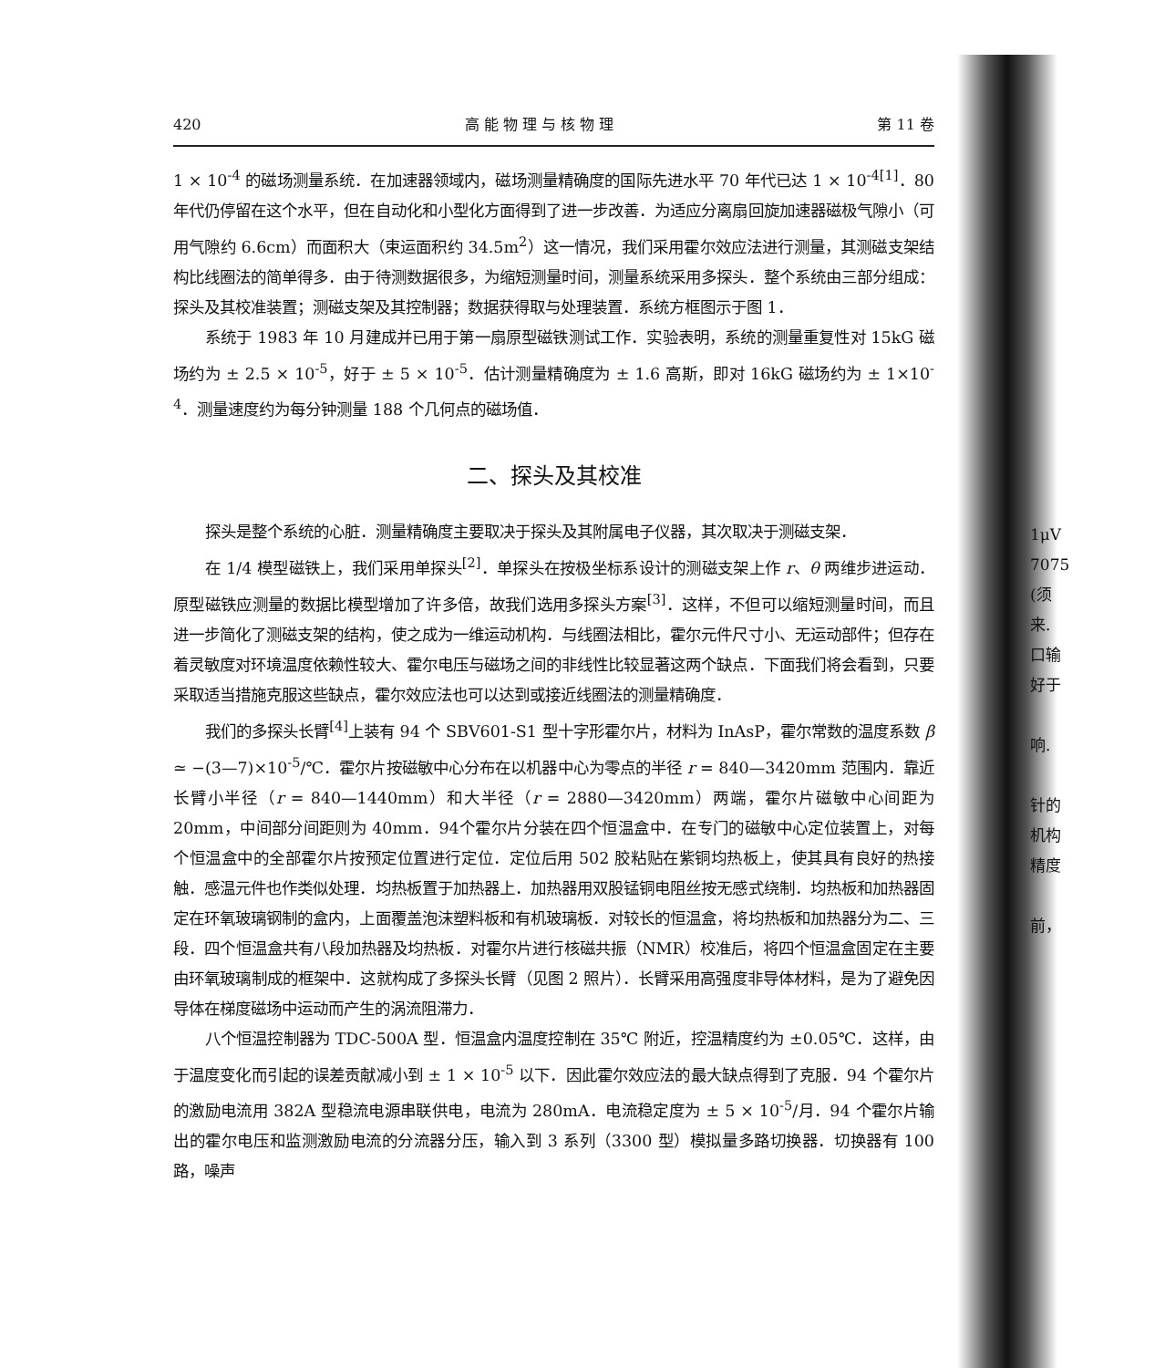420 高 能 物 理 与 核 物 理 第 11 卷
1 × 10<sup>-4</sup> 的磁场测量系统．在加速器领域内，磁场测量精确度的国际先进水平 70 年代已达 1 × 10<sup>-4[1]</sup>．80 年代仍停留在这个水平，但在自动化和小型化方面得到了进一步改善．为适应分离扇回旋加速器磁极气隙小（可用气隙约 6.6cm）而面积大（束运面积约 34.5m<sup>2</sup>）这一情况，我们采用霍尔效应法进行测量，其测磁支架结构比线圈法的简单得多．由于待测数据很多，为缩短测量时间，测量系统采用多探头．整个系统由三部分组成：探头及其校准装置；测磁支架及其控制器；数据获得取与处理装置．系统方框图示于图 1．
系统于 1983 年 10 月建成并已用于第一扇原型磁铁测试工作．实验表明，系统的测量重复性对 15kG 磁场约为 ± 2.5 × 10<sup>-5</sup>，好于 ± 5 × 10<sup>-5</sup>．估计测量精确度为 ± 1.6 高斯，即对 16kG 磁场约为 ± 1×10<sup>-4</sup>．测量速度约为每分钟测量 188 个几何点的磁场值．
二、探头及其校准
探头是整个系统的心脏．测量精确度主要取决于探头及其附属电子仪器，其次取决于测磁支架．
在 1/4 模型磁铁上，我们采用单探头<sup>[2]</sup>．单探头在按极坐标系设计的测磁支架上作 r、θ 两维步进运动．原型磁铁应测量的数据比模型增加了许多倍，故我们选用多探头方案<sup>[3]</sup>．这样，不但可以缩短测量时间，而且进一步简化了测磁支架的结构，使之成为一维运动机构．与线圈法相比，霍尔元件尺寸小、无运动部件；但存在着灵敏度对环境温度依赖性较大、霍尔电压与磁场之间的非线性比较显著这两个缺点．下面我们将会看到，只要采取适当措施克服这些缺点，霍尔效应法也可以达到或接近线圈法的测量精确度．
我们的多探头长臂<sup>[4]</sup>上装有 94 个 SBV601-S1 型十字形霍尔片，材料为 InAsP，霍尔常数的温度系数 β ≃ −(3—7)×10<sup>-5</sup>/℃．霍尔片按磁敏中心分布在以机器中心为零点的半径 r = 840—3420mm 范围内．靠近长臂小半径（r = 840—1440mm）和大半径（r = 2880—3420mm）两端，霍尔片磁敏中心间距为 20mm，中间部分间距则为 40mm．94个霍尔片分装在四个恒温盒中．在专门的磁敏中心定位装置上，对每个恒温盒中的全部霍尔片按预定位置进行定位．定位后用 502 胶粘贴在紫铜均热板上，使其具有良好的热接触．感温元件也作类似处理．均热板置于加热器上．加热器用双股锰铜电阻丝按无感式绕制．均热板和加热器固定在环氧玻璃钢制的盒内，上面覆盖泡沫塑料板和有机玻璃板．对较长的恒温盒，将均热板和加热器分为二、三段．四个恒温盒共有八段加热器及均热板．对霍尔片进行核磁共振（NMR）校准后，将四个恒温盒固定在主要由环氧玻璃制成的框架中．这就构成了多探头长臂（见图 2 照片）．长臂采用高强度非导体材料，是为了避免因导体在梯度磁场中运动而产生的涡流阻滞力．
八个恒温控制器为 TDC-500A 型．恒温盒内温度控制在 35℃ 附近，控温精度约为 ±0.05℃．这样，由于温度变化而引起的误差贡献减小到 ± 1 × 10<sup>-5</sup> 以下．因此霍尔效应法的最大缺点得到了克服．94 个霍尔片的激励电流用 382A 型稳流电源串联供电，电流为 280mA．电流稳定度为 ± 5 × 10<sup>-5</sup>/月．94 个霍尔片输出的霍尔电压和监测激励电流的分流器分压，输入到 3 系列（3300 型）模拟量多路切换器．切换器有 100 路，噪声
1μV
7075
(须
来.
口输
好于
响.
针的
机构
精度
前，